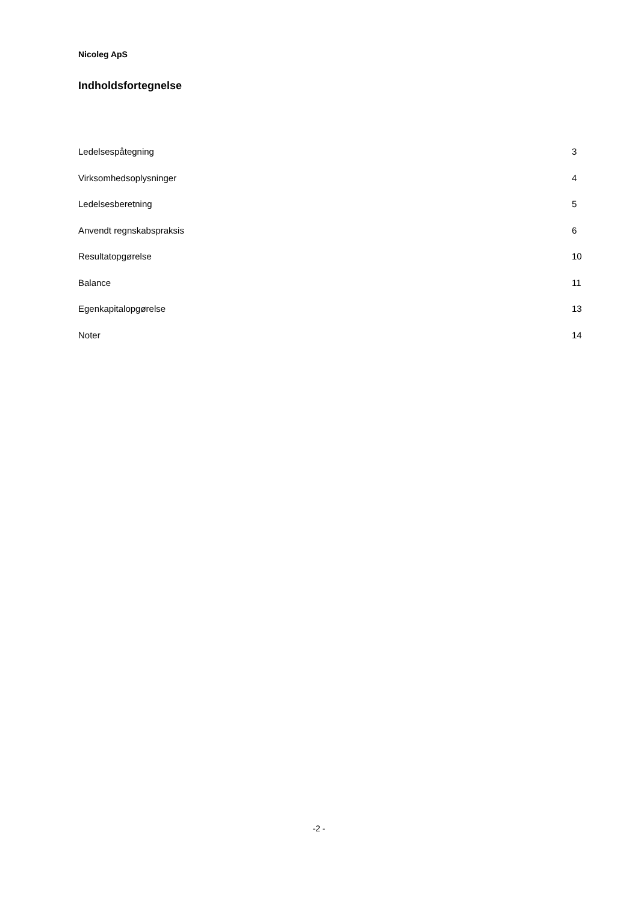Nicoleg ApS
Indholdsfortegnelse
| Ledelsespåtegning | 3 |
| Virksomhedsoplysninger | 4 |
| Ledelsesberetning | 5 |
| Anvendt regnskabspraksis | 6 |
| Resultatopgørelse | 10 |
| Balance | 11 |
| Egenkapitalopgørelse | 13 |
| Noter | 14 |
-2 -